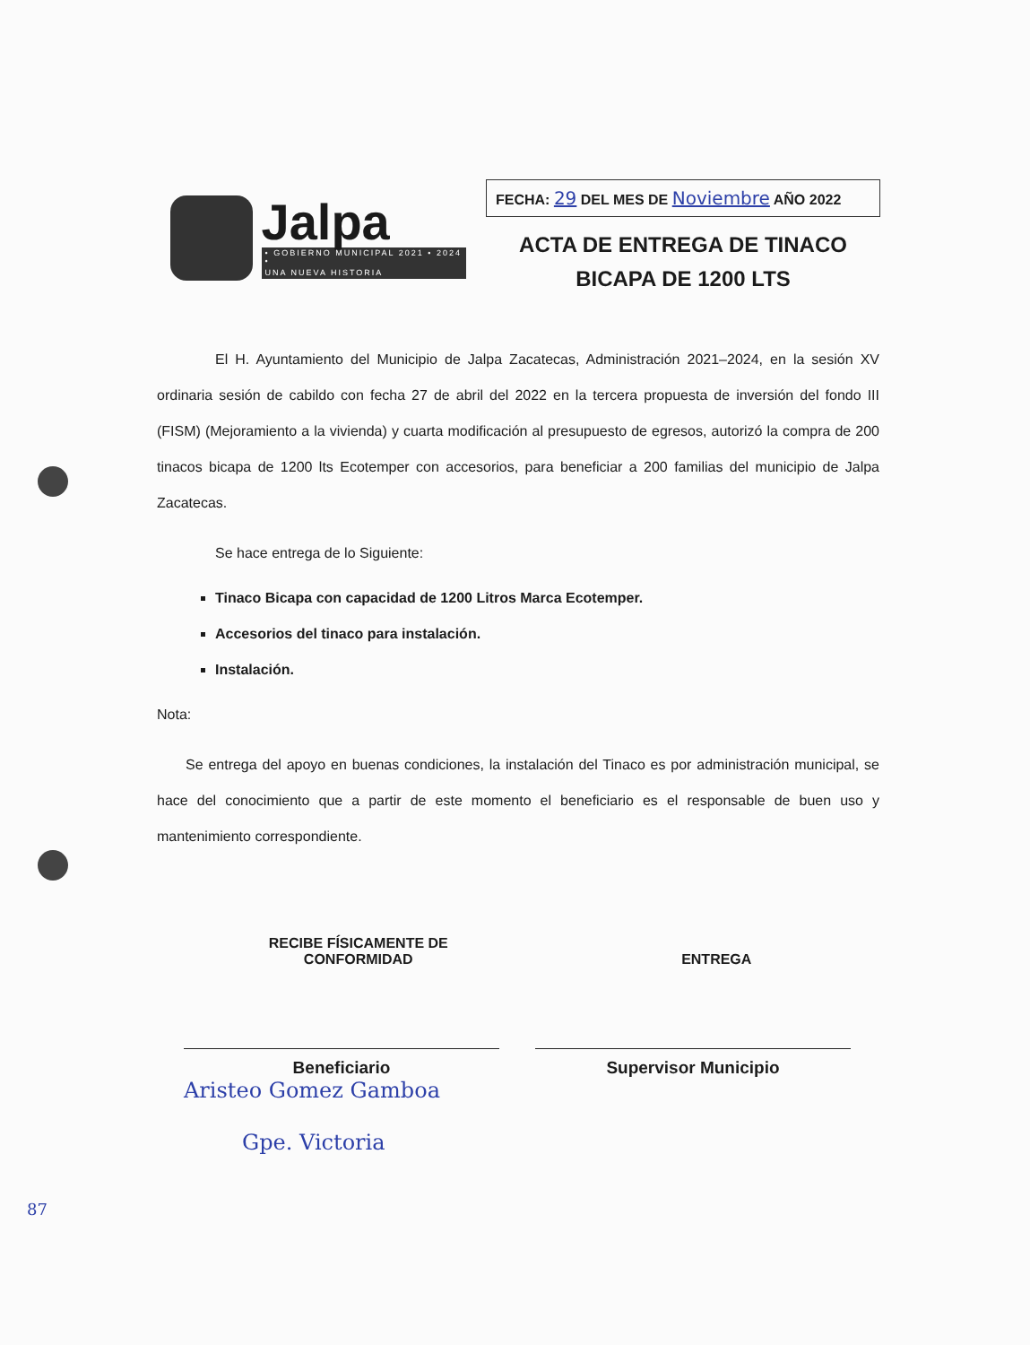Jalpa
• GOBIERNO MUNICIPAL 2021 • 2024 •
UNA NUEVA HISTORIA
FECHA: 29 DEL MES DE Noviembre AÑO 2022
ACTA DE ENTREGA DE TINACO
BICAPA DE 1200 LTS
El H. Ayuntamiento del Municipio de Jalpa Zacatecas, Administración 2021–2024, en la sesión XV ordinaria sesión de cabildo con fecha 27 de abril del 2022 en la tercera propuesta de inversión del fondo III (FISM) (Mejoramiento a la vivienda) y cuarta modificación al presupuesto de egresos, autorizó la compra de 200 tinacos bicapa de 1200 lts Ecotemper con accesorios, para beneficiar a 200 familias del municipio de Jalpa Zacatecas.
Se hace entrega de lo Siguiente:
Tinaco Bicapa con capacidad de 1200 Litros Marca Ecotemper.
Accesorios del tinaco para instalación.
Instalación.
Nota:
Se entrega del apoyo en buenas condiciones, la instalación del Tinaco es por administración municipal, se hace del conocimiento que a partir de este momento el beneficiario es el responsable de buen uso y mantenimiento correspondiente.
RECIBE FÍSICAMENTE DE
CONFORMIDAD
ENTREGA
Beneficiario Supervisor Municipio
Aristeo Gomez Gamboa
Gpe. Victoria
87